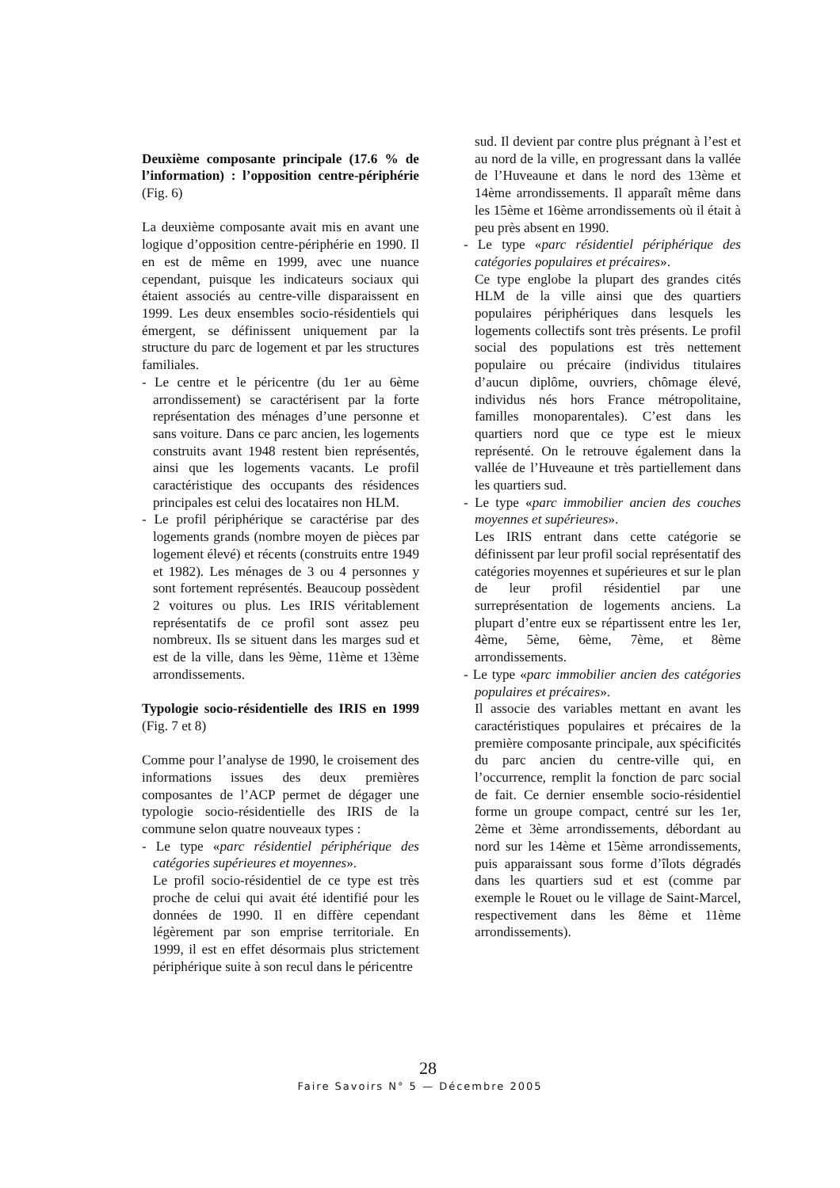Deuxième composante principale (17.6 % de l’information) : l’opposition centre-périphérie (Fig. 6)
La deuxième composante avait mis en avant une logique d’opposition centre-périphérie en 1990. Il en est de même en 1999, avec une nuance cependant, puisque les indicateurs sociaux qui étaient associés au centre-ville disparaissent en 1999. Les deux ensembles socio-résidentiels qui émergent, se définissent uniquement par la structure du parc de logement et par les structures familiales.
- Le centre et le péricentre (du 1er au 6ème arrondissement) se caractérisent par la forte représentation des ménages d’une personne et sans voiture. Dans ce parc ancien, les logements construits avant 1948 restent bien représentés, ainsi que les logements vacants. Le profil caractéristique des occupants des résidences principales est celui des locataires non HLM.
- Le profil périphérique se caractérise par des logements grands (nombre moyen de pièces par logement élevé) et récents (construits entre 1949 et 1982). Les ménages de 3 ou 4 personnes y sont fortement représentés. Beaucoup possèdent 2 voitures ou plus. Les IRIS véritablement représentatifs de ce profil sont assez peu nombreux. Ils se situent dans les marges sud et est de la ville, dans les 9ème, 11ème et 13ème arrondissements.
Typologie socio-résidentielle des IRIS en 1999 (Fig. 7 et 8)
Comme pour l’analyse de 1990, le croisement des informations issues des deux premières composantes de l’ACP permet de dégager une typologie socio-résidentielle des IRIS de la commune selon quatre nouveaux types :
- Le type «parc résidentiel périphérique des catégories supérieures et moyennes».
Le profil socio-résidentiel de ce type est très proche de celui qui avait été identifié pour les données de 1990. Il en diffère cependant légèrement par son emprise territoriale. En 1999, il est en effet désormais plus strictement périphérique suite à son recul dans le péricentre
sud. Il devient par contre plus prégnant à l’est et au nord de la ville, en progressant dans la vallée de l’Huveaune et dans le nord des 13ème et 14ème arrondissements. Il apparaît même dans les 15ème et 16ème arrondissements où il était à peu près absent en 1990.
- Le type «parc résidentiel périphérique des catégories populaires et précaires».
Ce type englobe la plupart des grandes cités HLM de la ville ainsi que des quartiers populaires périphériques dans lesquels les logements collectifs sont très présents. Le profil social des populations est très nettement populaire ou précaire (individus titulaires d’aucun diplôme, ouvriers, chômage élevé, individus nés hors France métropolitaine, familles monoparentales). C’est dans les quartiers nord que ce type est le mieux représenté. On le retrouve également dans la vallée de l’Huveaune et très partiellement dans les quartiers sud.
- Le type «parc immobilier ancien des couches moyennes et supérieures».
Les IRIS entrant dans cette catégorie se définissent par leur profil social représentatif des catégories moyennes et supérieures et sur le plan de leur profil résidentiel par une surreprésentation de logements anciens. La plupart d’entre eux se répartissent entre les 1er, 4ème, 5ème, 6ème, 7ème, et 8ème arrondissements.
- Le type «parc immobilier ancien des catégories populaires et précaires».
Il associe des variables mettant en avant les caractéristiques populaires et précaires de la première composante principale, aux spécificités du parc ancien du centre-ville qui, en l’occurrence, remplit la fonction de parc social de fait. Ce dernier ensemble socio-résidentiel forme un groupe compact, centré sur les 1er, 2ème et 3ème arrondissements, débordant au nord sur les 14ème et 15ème arrondissements, puis apparaissant sous forme d’îlots dégradés dans les quartiers sud et est (comme par exemple le Rouet ou le village de Saint-Marcel, respectivement dans les 8ème et 11ème arrondissements).
28
Faire Savoirs N° 5 — Décembre 2005